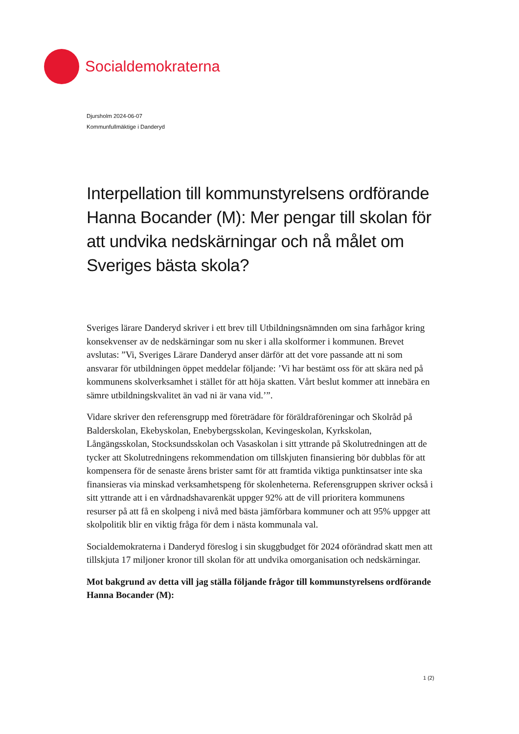Socialdemokraterna
Djursholm 2024-06-07
Kommunfullmäktige i Danderyd
Interpellation till kommunstyrelsens ordförande Hanna Bocander (M): Mer pengar till skolan för att undvika nedskärningar och nå målet om Sveriges bästa skola?
Sveriges lärare Danderyd skriver i ett brev till Utbildningsnämnden om sina farhågor kring konsekvenser av de nedskärningar som nu sker i alla skolformer i kommunen. Brevet avslutas: ”Vi, Sveriges Lärare Danderyd anser därför att det vore passande att ni som ansvarar för utbildningen öppet meddelar följande: ’Vi har bestämt oss för att skära ned på kommunens skolverksamhet i stället för att höja skatten. Vårt beslut kommer att innebära en sämre utbildningskvalitet än vad ni är vana vid.’”.
Vidare skriver den referensgrupp med företrädare för föräldraföreningar och Skolråd på Balderskolan, Ekebyskolan, Enebybergsskolan, Kevingeskolan, Kyrkskolan, Långängsskolan, Stocksundsskolan och Vasaskolan i sitt yttrande på Skolutredningen att de tycker att Skolutredningens rekommendation om tillskjuten finansiering bör dubblas för att kompensera för de senaste årens brister samt för att framtida viktiga punktinsatser inte ska finansieras via minskad verksamhetspeng för skolenheterna. Referensgruppen skriver också i sitt yttrande att i en vårdnadshavarenkät uppger 92% att de vill prioritera kommunens resurser på att få en skolpeng i nivå med bästa jämförbara kommuner och att 95% uppger att skolpolitik blir en viktig fråga för dem i nästa kommunala val.
Socialdemokraterna i Danderyd föreslog i sin skuggbudget för 2024 oförändrad skatt men att tillskjuta 17 miljoner kronor till skolan för att undvika omorganisation och nedskärningar.
Mot bakgrund av detta vill jag ställa följande frågor till kommunstyrelsens ordförande Hanna Bocander (M):
1 (2)